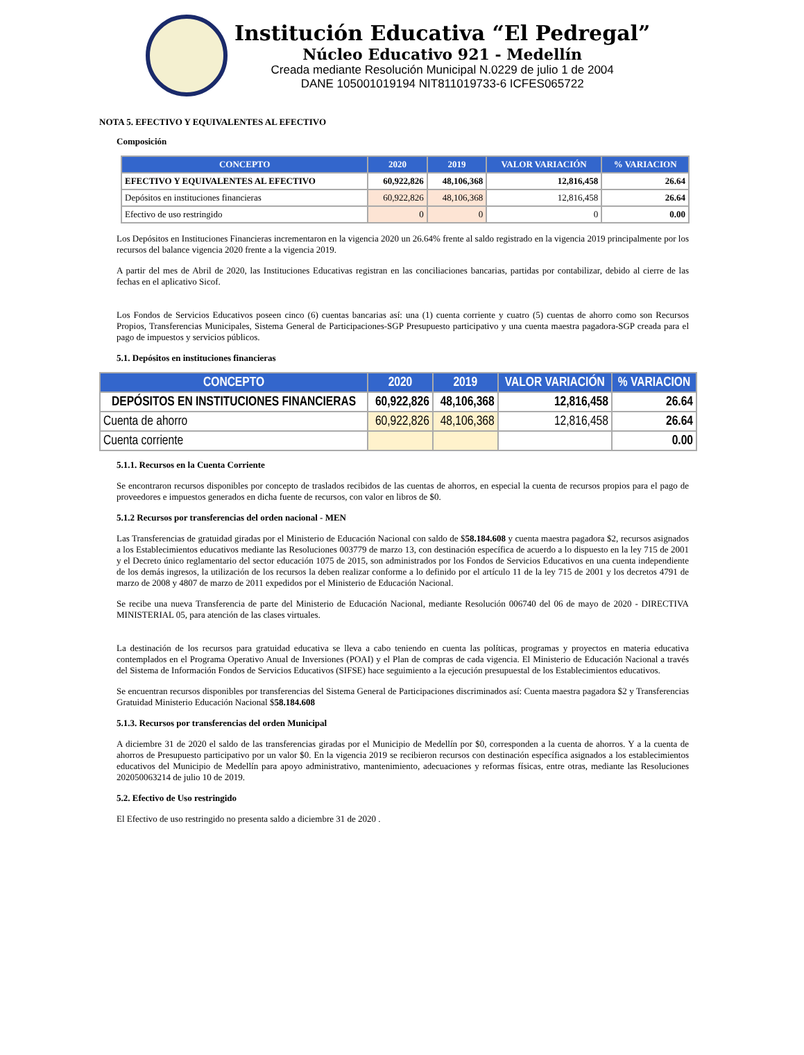Institución Educativa “El Pedregal”
Núcleo Educativo 921 - Medellín
Creada mediante Resolución Municipal N.0229 de julio 1 de 2004
DANE 105001019194 NIT811019733-6 ICFES065722
NOTA 5. EFECTIVO Y EQUIVALENTES AL EFECTIVO
Composición
| CONCEPTO | 2020 | 2019 | VALOR VARIACIÓN | % VARIACION |
| --- | --- | --- | --- | --- |
| EFECTIVO Y EQUIVALENTES AL EFECTIVO | 60,922,826 | 48,106,368 | 12,816,458 | 26.64 |
| Depósitos en instituciones financieras | 60,922,826 | 48,106,368 | 12,816,458 | 26.64 |
| Efectivo de uso restringido | 0 | 0 | 0 | 0.00 |
Los Depósitos en Instituciones Financieras incrementaron en la vigencia 2020 un 26.64% frente al saldo registrado en la vigencia 2019 principalmente por los recursos del balance vigencia 2020 frente a la vigencia 2019.
A partir del mes de Abril de 2020, las Instituciones Educativas registran en las conciliaciones bancarias, partidas por contabilizar, debido al cierre de las fechas en el aplicativo Sicof.
Los Fondos de Servicios Educativos poseen cinco (6) cuentas bancarias así: una (1) cuenta corriente y cuatro (5) cuentas de ahorro como son Recursos Propios, Transferencias Municipales, Sistema General de Participaciones-SGP Presupuesto participativo y una cuenta maestra pagadora-SGP creada para el pago de impuestos y servicios públicos.
5.1. Depósitos en instituciones financieras
| CONCEPTO | 2020 | 2019 | VALOR VARIACIÓN | % VARIACION |
| --- | --- | --- | --- | --- |
| DEPÓSITOS EN INSTITUCIONES FINANCIERAS | 60,922,826 | 48,106,368 | 12,816,458 | 26.64 |
| Cuenta de ahorro | 60,922,826 | 48,106,368 | 12,816,458 | 26.64 |
| Cuenta corriente | | | | 0.00 |
5.1.1. Recursos en la Cuenta Corriente
Se encontraron recursos disponibles por concepto de traslados recibidos de las cuentas de ahorros, en especial la cuenta de recursos propios para el pago de proveedores e impuestos generados en dicha fuente de recursos, con valor en libros de $0.
5.1.2 Recursos por transferencias del orden nacional - MEN
Las Transferencias de gratuidad giradas por el Ministerio de Educación Nacional con saldo de $58.184.608 y cuenta maestra pagadora $2, recursos asignados a los Establecimientos educativos mediante las Resoluciones 003779 de marzo 13, con destinación específica de acuerdo a lo dispuesto en la ley 715 de 2001 y el Decreto único reglamentario del sector educación 1075 de 2015, son administrados por los Fondos de Servicios Educativos en una cuenta independiente de los demás ingresos, la utilización de los recursos la deben realizar conforme a lo definido por el artículo 11 de la ley 715 de 2001 y los decretos 4791 de marzo de 2008 y 4807 de marzo de 2011 expedidos por el Ministerio de Educación Nacional.
Se recibe una nueva Transferencia de parte del Ministerio de Educación Nacional, mediante Resolución 006740 del 06 de mayo de 2020 - DIRECTIVA MINISTERIAL 05, para atención de las clases virtuales.
La destinación de los recursos para gratuidad educativa se lleva a cabo teniendo en cuenta las políticas, programas y proyectos en materia educativa contemplados en el Programa Operativo Anual de Inversiones (POAI) y el Plan de compras de cada vigencia. El Ministerio de Educación Nacional a través del Sistema de Información Fondos de Servicios Educativos (SIFSE) hace seguimiento a la ejecución presupuestal de los Establecimientos educativos.
Se encuentran recursos disponibles por transferencias del Sistema General de Participaciones discriminados así: Cuenta maestra pagadora $2 y Transferencias Gratuidad Ministerio Educación Nacional $58.184.608
5.1.3. Recursos por transferencias del orden Municipal
A diciembre 31 de 2020 el saldo de las transferencias giradas por el Municipio de Medellín por $0, corresponden a la cuenta de ahorros. Y a la cuenta de ahorros de Presupuesto participativo por un valor $0. En la vigencia 2019 se recibieron recursos con destinación específica asignados a los establecimientos educativos del Municipio de Medellín para apoyo administrativo, mantenimiento, adecuaciones y reformas físicas, entre otras, mediante las Resoluciones 202050063214 de julio 10 de 2019.
5.2. Efectivo de Uso restringido
El Efectivo de uso restringido no presenta saldo a diciembre 31 de 2020 .